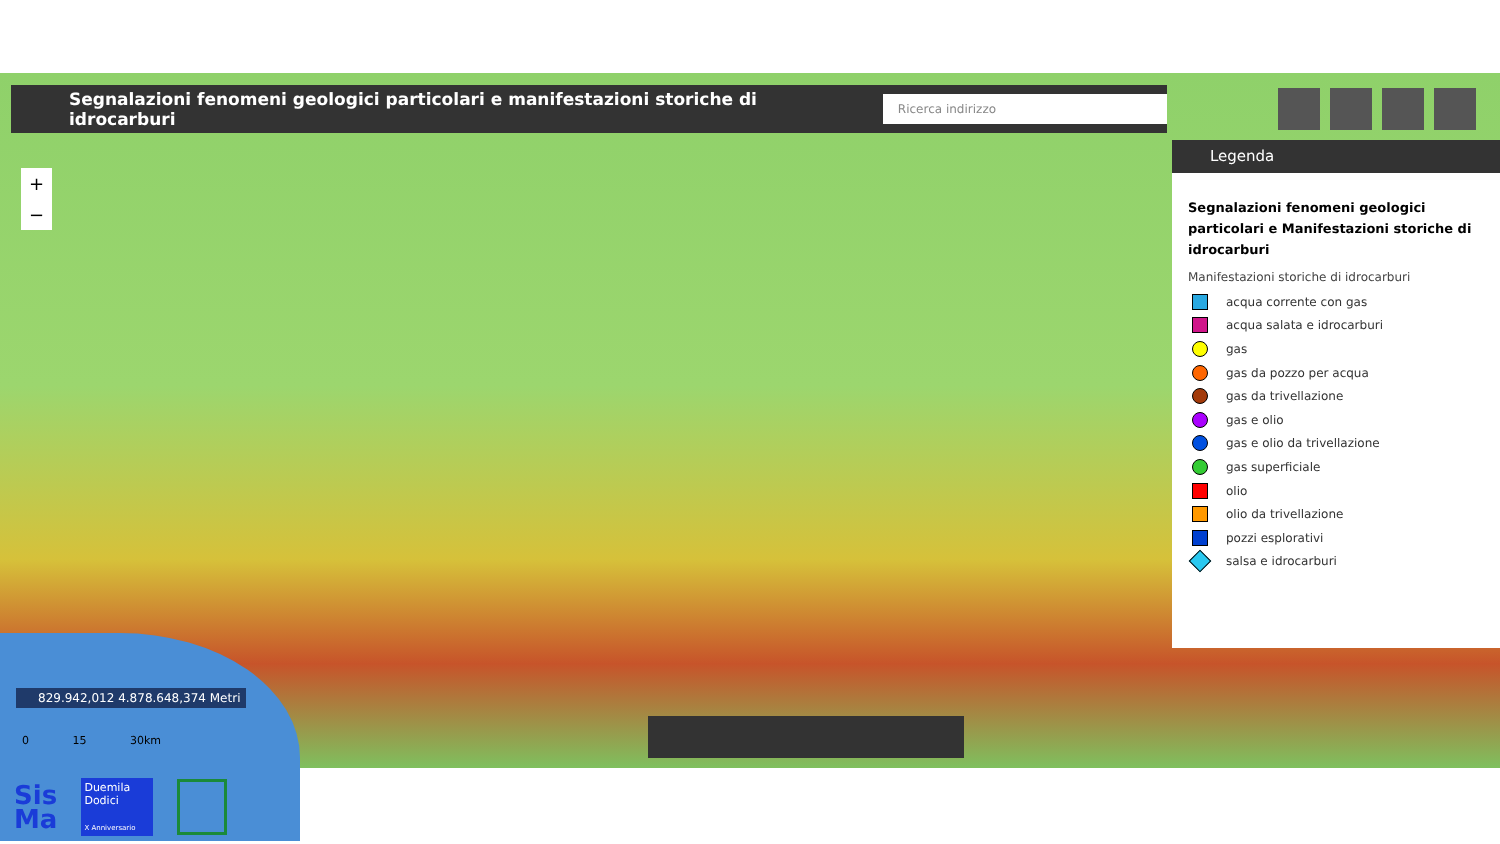Segnalazioni fenomeni geologici particolari e manifestazioni storiche di idrocarburi
Ricerca indirizzo
+
−
Legenda
Segnalazioni fenomeni geologici particolari e Manifestazioni storiche di idrocarburi
Manifestazioni storiche di idrocarburi
acqua corrente con gas
acqua salata e idrocarburi
gas
gas da pozzo per acqua
gas da trivellazione
gas e olio
gas e olio da trivellazione
gas superficiale
olio
olio da trivellazione
pozzi esplorativi
salsa e idrocarburi
829.942,012 4.878.648,374 Metri
0 15 30km
Sis
Ma
Duemila
Dodici
X Anniversario